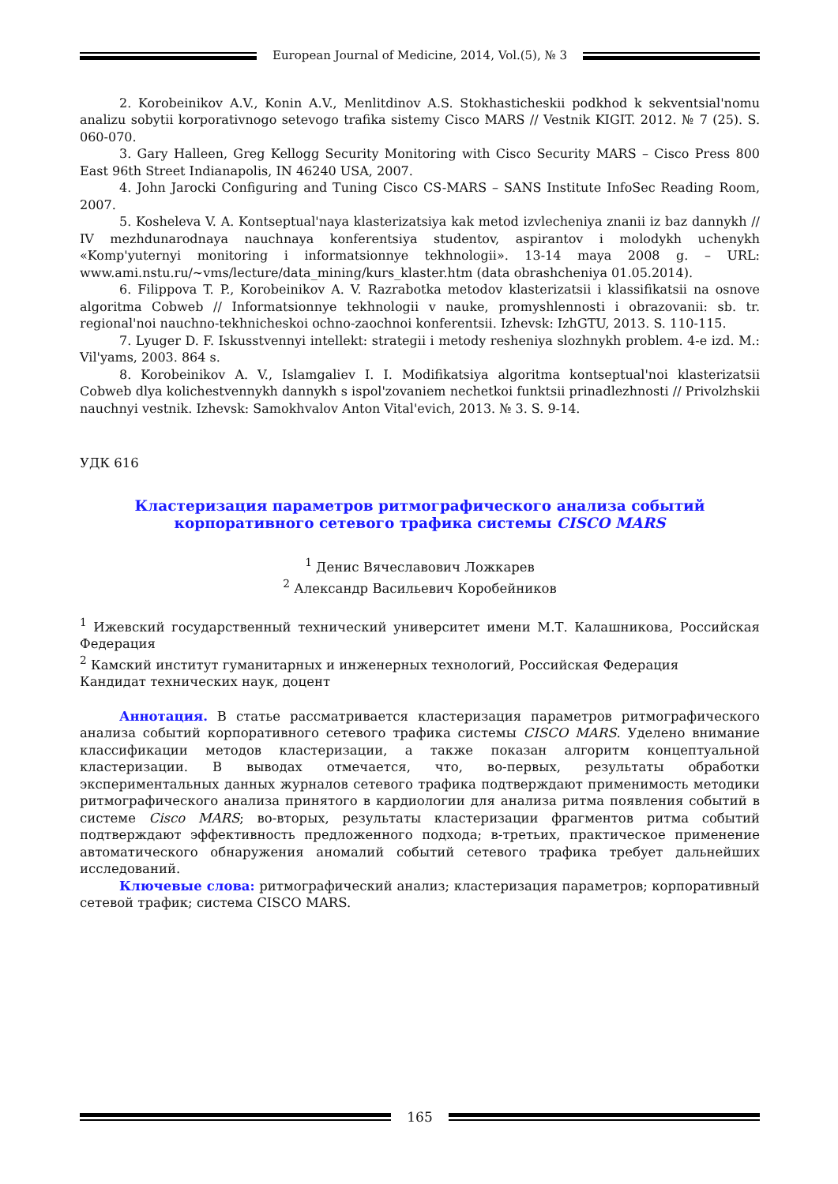European Journal of Medicine, 2014, Vol.(5), № 3
2. Korobeinikov A.V., Konin A.V., Menlitdinov A.S. Stokhasticheskii podkhod k sekventsial'nomu analizu sobytii korporativnogo setevogo trafika sistemy Cisco MARS // Vestnik KIGIT. 2012. № 7 (25). S. 060-070.
3. Gary Halleen, Greg Kellogg Security Monitoring with Cisco Security MARS – Cisco Press 800 East 96th Street Indianapolis, IN 46240 USA, 2007.
4. John Jarocki Configuring and Tuning Cisco CS-MARS – SANS Institute InfoSec Reading Room, 2007.
5. Kosheleva V. A. Kontseptual'naya klasterizatsiya kak metod izvlecheniya znanii iz baz dannykh // IV mezhdunarodnaya nauchnaya konferentsiya studentov, aspirantov i molodykh uchenykh «Komp'yuternyi monitoring i informatsionnye tekhnologii». 13-14 maya 2008 g. – URL: www.ami.nstu.ru/~vms/lecture/data_mining/kurs_klaster.htm (data obrashcheniya 01.05.2014).
6. Filippova T. P., Korobeinikov A. V. Razrabotka metodov klasterizatsii i klassifikatsii na osnove algoritma Cobweb // Informatsionnye tekhnologii v nauke, promyshlennosti i obrazovanii: sb. tr. regional'noi nauchno-tekhnicheskoi ochno-zaochnoi konferentsii. Izhevsk: IzhGTU, 2013. S. 110-115.
7. Lyuger D. F. Iskusstvennyi intellekt: strategii i metody resheniya slozhnykh problem. 4-e izd. M.: Vil'yams, 2003. 864 s.
8. Korobeinikov A. V., Islamgaliev I. I. Modifikatsiya algoritma kontseptual'noi klasterizatsii Cobweb dlya kolichestvennykh dannykh s ispol'zovaniem nechetkoi funktsii prinadlezhnosti // Privolzhskii nauchnyi vestnik. Izhevsk: Samokhvalov Anton Vital'evich, 2013. № 3. S. 9-14.
УДК 616
Кластеризация параметров ритмографического анализа событий
корпоративного сетевого трафика системы CISCO MARS
<sup>1</sup> Денис Вячеславович Ложкарев
<sup>2</sup> Александр Васильевич Коробейников
<sup>1</sup> Ижевский государственный технический университет имени М.Т. Калашникова, Российская Федерация
<sup>2</sup> Камский институт гуманитарных и инженерных технологий, Российская Федерация
Кандидат технических наук, доцент
Аннотация. В статье рассматривается кластеризация параметров ритмографического анализа событий корпоративного сетевого трафика системы CISCO MARS. Уделено внимание классификации методов кластеризации, а также показан алгоритм концептуальной кластеризации. В выводах отмечается, что, во-первых, результаты обработки экспериментальных данных журналов сетевого трафика подтверждают применимость методики ритмографического анализа принятого в кардиологии для анализа ритма появления событий в системе Cisco MARS; во-вторых, результаты кластеризации фрагментов ритма событий подтверждают эффективность предложенного подхода; в-третьих, практическое применение автоматического обнаружения аномалий событий сетевого трафика требует дальнейших исследований.
Ключевые слова: ритмографический анализ; кластеризация параметров; корпоративный сетевой трафик; система CISCO MARS.
165